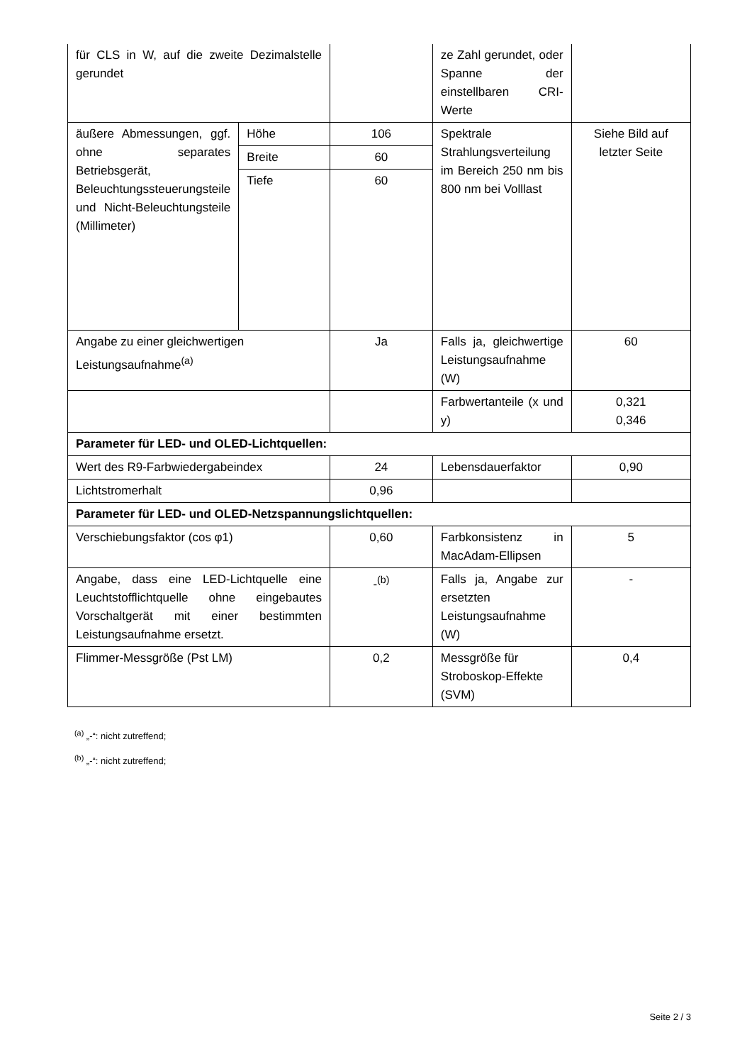| für CLS in W, auf die zweite Dezimalstelle gerundet | | | ze Zahl gerundet, oder Spanne der einstellbaren CRI-Werte | |
| äußere Abmessungen, ggf. ohne separates Betriebsgerät, Beleuchtungssteuerungsteile und Nicht-Beleuchtungsteile (Millimeter) | Höhe | 106 | Spektrale Strahlungsverteilung im Bereich 250 nm bis 800 nm bei Volllast | Siehe Bild auf letzter Seite |
| | Breite | 60 | | |
| | Tiefe | 60 | | |
| Angabe zu einer gleichwertigen Leistungsaufnahme<sup>(a)</sup> | | Ja | Falls ja, gleichwertige Leistungsaufnahme (W) | 60 |
| | | | Farbwertanteile (x und y) | 0,321 0,346 |
| Parameter für LED- und OLED-Lichtquellen: | | | | |
| Wert des R9-Farbwiedergabeindex | | 24 | Lebensdauerfaktor | 0,90 |
| Lichtstromerhalt | | 0,96 | | |
| Parameter für LED- und OLED-Netzspannungslichtquellen: | | | | |
| Verschiebungsfaktor (cos φ1) | | 0,60 | Farbkonsistenz in MacAdam-Ellipsen | 5 |
| Angabe, dass eine LED-Lichtquelle eine Leuchtstofflichtquelle ohne eingebautes Vorschaltgerät mit einer bestimmten Leistungsaufnahme ersetzt. | | -<sup>(b)</sup> | Falls ja, Angabe zur ersetzten Leistungsaufnahme (W) | - |
| Flimmer-Messgröße (Pst LM) | | 0,2 | Messgröße für Stroboskop-Effekte (SVM) | 0,4 |
<sup>(a)</sup> „-“: nicht zutreffend;
<sup>(b)</sup> „-“: nicht zutreffend;
Seite 2 / 3